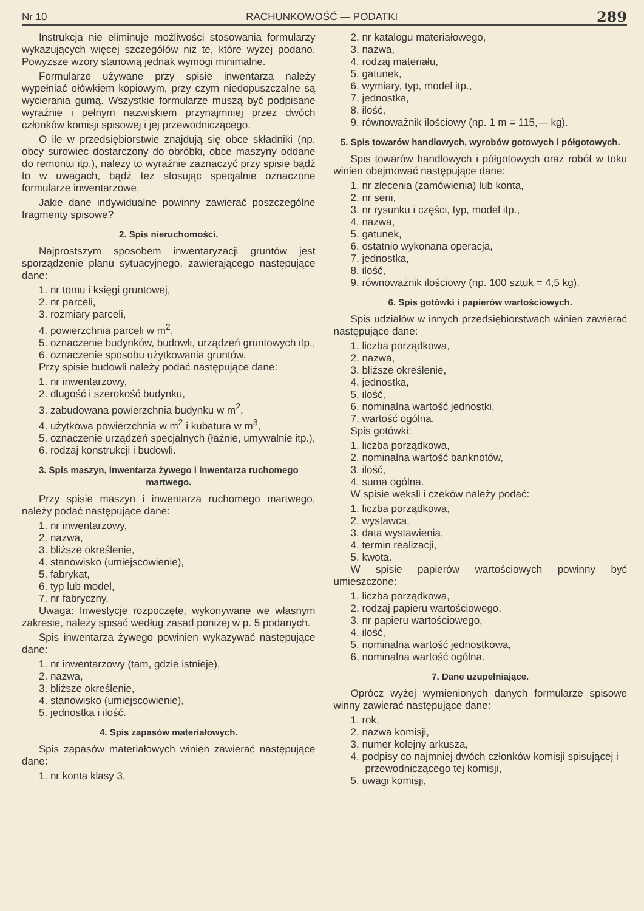Nr 10 RACHUNKOWOŚĆ — PODATKI 289
Instrukcja nie eliminuje możliwości stosowania formularzy wykazujących więcej szczegółów niż te, które wyżej podano. Powyższe wzory stanowią jednak wymogi minimalne.
Formularze używane przy spisie inwentarza należy wypełniać ołówkiem kopiowym, przy czym niedopuszczalne są wycierania gumą. Wszystkie formularze muszą być podpisane wyraźnie i pełnym nazwiskiem przynajmniej przez dwóch członków komisji spisowej i jej przewodniczącego.
O ile w przedsiębiorstwie znajdują się obce składniki (np. obcy surowiec dostarczony do obróbki, obce maszyny oddane do remontu itp.), należy to wyraźnie zaznaczyć przy spisie bądź to w uwagach, bądź też stosując specjalnie oznaczone formularze inwentarzowe.
Jakie dane indywidualne powinny zawierać poszczególne fragmenty spisowe?
2. Spis nieruchomości.
Najprostszym sposobem inwentaryzacji gruntów jest sporządzenie planu sytuacyjnego, zawierającego następujące dane:
1. nr tomu i księgi gruntowej,
2. nr parceli,
3. rozmiary parceli,
4. powierzchnia parceli w m<sup>2</sup>,
5. oznaczenie budynków, budowli, urządzeń gruntowych itp.,
6. oznaczenie sposobu użytkowania gruntów.
Przy spisie budowli należy podać następujące dane:
1. nr inwentarzowy,
2. długość i szerokość budynku,
3. zabudowana powierzchnia budynku w m<sup>2</sup>,
4. użytkowa powierzchnia w m<sup>2</sup> i kubatura w m<sup>3</sup>,
5. oznaczenie urządzeń specjalnych (łaźnie, umywalnie itp.),
6. rodzaj konstrukcji i budowli.
3. Spis maszyn, inwentarza żywego i inwentarza ruchomego martwego.
Przy spisie maszyn i inwentarza ruchomego martwego, należy podać następujące dane:
1. nr inwentarzowy,
2. nazwa,
3. bliższe określenie,
4. stanowisko (umiejscowienie),
5. fabrykat,
6. typ lub model,
7. nr fabryczny.
Uwaga: Inwestycje rozpoczęte, wykonywane we własnym zakresie, należy spisać według zasad poniżej w p. 5 podanych.
Spis inwentarza żywego powinien wykazywać następujące dane:
1. nr inwentarzowy (tam, gdzie istnieje),
2. nazwa,
3. bliższe określenie,
4. stanowisko (umiejscowienie),
5. jednostka i ilość.
4. Spis zapasów materiałowych.
Spis zapasów materiałowych winien zawierać następujące dane:
1. nr konta klasy 3,
2. nr katalogu materiałowego,
3. nazwa,
4. rodzaj materiału,
5. gatunek,
6. wymiary, typ, model itp.,
7. jednostka,
8. ilość,
9. równoważnik ilościowy (np. 1 m = 115,— kg).
5. Spis towarów handlowych, wyrobów gotowych i półgotowych.
Spis towarów handlowych i półgotowych oraz robót w toku winien obejmować następujące dane:
1. nr zlecenia (zamówienia) lub konta,
2. nr serii,
3. nr rysunku i części, typ, model itp.,
4. nazwa,
5. gatunek,
6. ostatnio wykonana operacja,
7. jednostka,
8. ilość,
9. równoważnik ilościowy (np. 100 sztuk = 4,5 kg).
6. Spis gotówki i papierów wartościowych.
Spis udziałów w innych przedsiębiorstwach winien zawierać następujące dane:
1. liczba porządkowa,
2. nazwa,
3. bliższe określenie,
4. jednostka,
5. ilość,
6. nominalna wartość jednostki,
7. wartość ogólna.
Spis gotówki:
1. liczba porządkowa,
2. nominalna wartość banknotów,
3. ilość,
4. suma ogólna.
W spisie weksli i czeków należy podać:
1. liczba porządkowa,
2. wystawca,
3. data wystawienia,
4. termin realizacji,
5. kwota.
W spisie papierów wartościowych powinny być umieszczone:
1. liczba porządkowa,
2. rodzaj papieru wartościowego,
3. nr papieru wartościowego,
4. ilość,
5. nominalna wartość jednostkowa,
6. nominalna wartość ogólna.
7. Dane uzupełniające.
Oprócz wyżej wymienionych danych formularze spisowe winny zawierać następujące dane:
1. rok,
2. nazwa komisji,
3. numer kolejny arkusza,
4. podpisy co najmniej dwóch członków komisji spisującej i przewodniczącego tej komisji,
5. uwagi komisji,